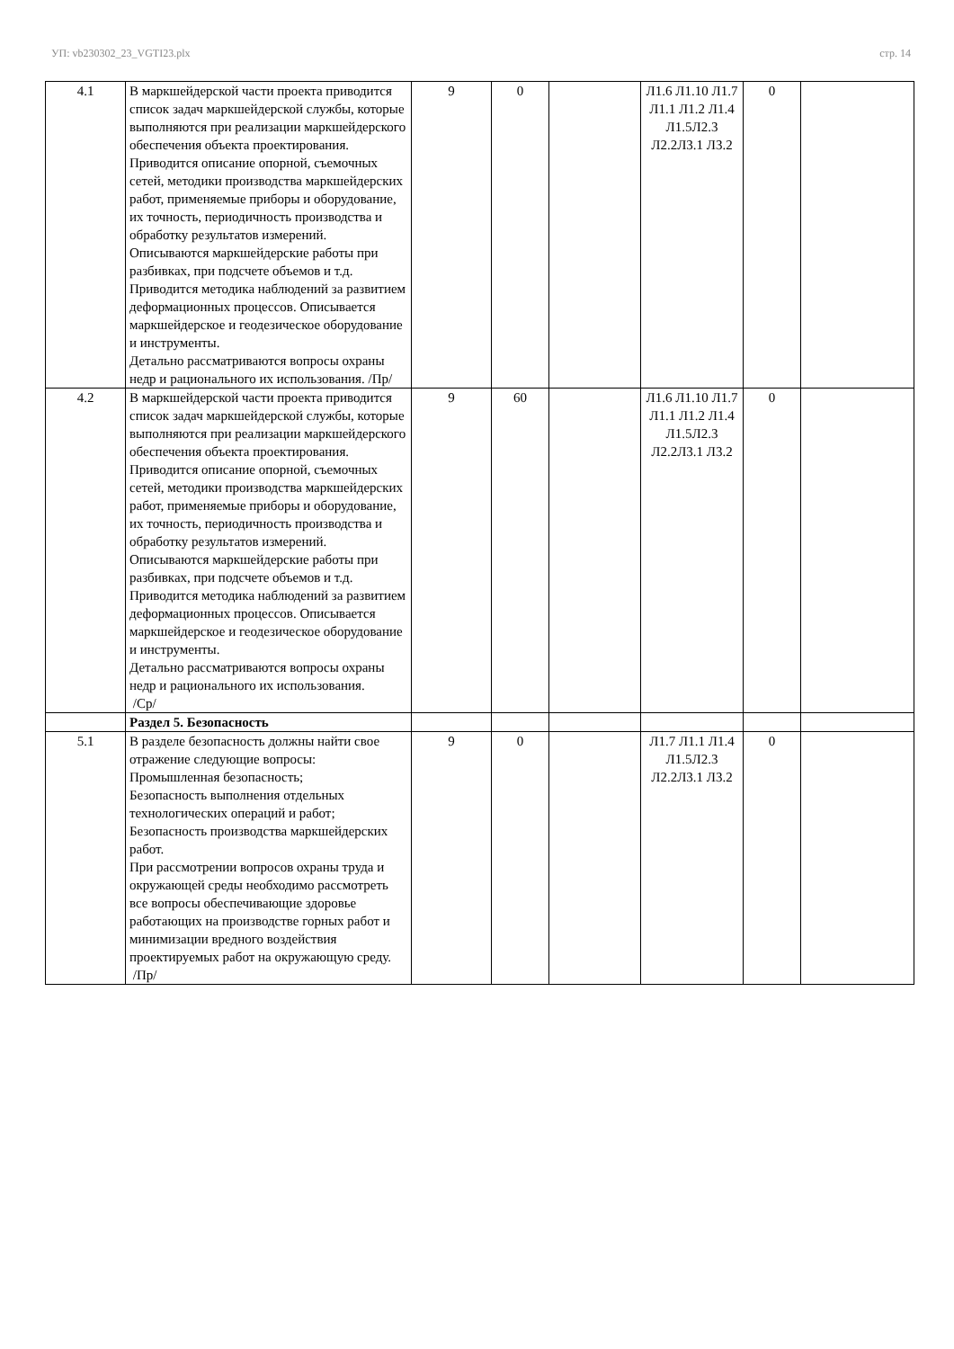УП: vb230302_23_VGTI23.plx стр. 14
| 4.1 | В маркшейдерской части проекта приводится список задач маркшейдерской службы, которые выполняются при реализации маркшейдерского обеспечения объекта проектирования. Приводится описание опорной, съемочных сетей, методики производства маркшейдерских работ, применяемые приборы и оборудование, их точность, периодичность производства и обработку результатов измерений. Описываются маркшейдерские работы при разбивках, при подсчете объемов и т.д. Приводится методика наблюдений за развитием деформационных процессов. Описывается маркшейдерское и геодезическое оборудование и инструменты. Детально рассматриваются вопросы охраны недр и рационального их использования. /Пр/ | 9 | 0 | | Л1.6 Л1.10 Л1.7 Л1.1 Л1.2 Л1.4 Л1.5Л2.3 Л2.2Л3.1 Л3.2 | 0 | |
| 4.2 | В маркшейдерской части проекта приводится список задач маркшейдерской службы, которые выполняются при реализации маркшейдерского обеспечения объекта проектирования. Приводится описание опорной, съемочных сетей, методики производства маркшейдерских работ, применяемые приборы и оборудование, их точность, периодичность производства и обработку результатов измерений. Описываются маркшейдерские работы при разбивках, при подсчете объемов и т.д. Приводится методика наблюдений за развитием деформационных процессов. Описывается маркшейдерское и геодезическое оборудование и инструменты. Детально рассматриваются вопросы охраны недр и рационального их использования. /Ср/ | 9 | 60 | | Л1.6 Л1.10 Л1.7 Л1.1 Л1.2 Л1.4 Л1.5Л2.3 Л2.2Л3.1 Л3.2 | 0 | |
| | Раздел 5. Безопасность | | | | | | |
| 5.1 | В разделе безопасность должны найти свое отражение следующие вопросы: Промышленная безопасность; Безопасность выполнения отдельных технологических операций и работ; Безопасность производства маркшейдерских работ. При рассмотрении вопросов охраны труда и окружающей среды необходимо рассмотреть все вопросы обеспечивающие здоровье работающих на производстве горных работ и минимизации вредного воздействия проектируемых работ на окружающую среду. /Пр/ | 9 | 0 | | Л1.7 Л1.1 Л1.4 Л1.5Л2.3 Л2.2Л3.1 Л3.2 | 0 | |